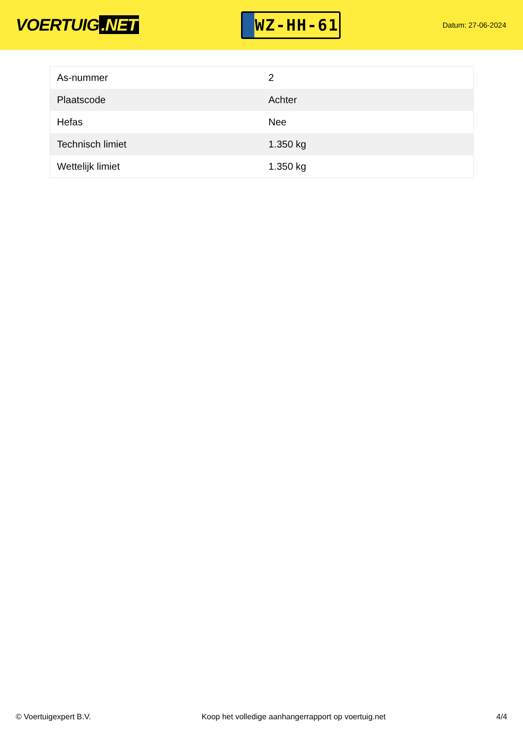VOERTUIG.NET
WZ-HH-61
Datum: 27-06-2024
| As-nummer | 2 |
| Plaatscode | Achter |
| Hefas | Nee |
| Technisch limiet | 1.350 kg |
| Wettelijk limiet | 1.350 kg |
© Voertuigexpert B.V. Koop het volledige aanhangerrapport op voertuig.net 4/4